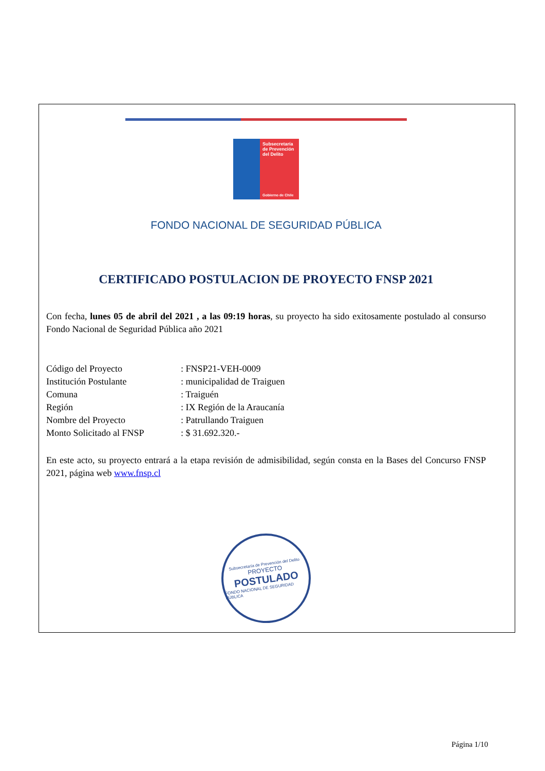Subsecretaría de Prevención del Delito
Gobierno de Chile
FONDO NACIONAL DE SEGURIDAD PÚBLICA
CERTIFICADO POSTULACION DE PROYECTO FNSP 2021
Con fecha, lunes 05 de abril del 2021 , a las 09:19 horas, su proyecto ha sido exitosamente postulado al consurso Fondo Nacional de Seguridad Pública año 2021
| Código del Proyecto | : FNSP21-VEH-0009 |
| Institución Postulante | : municipalidad de Traiguen |
| Comuna | : Traiguén |
| Región | : IX Región de la Araucanía |
| Nombre del Proyecto | : Patrullando Traiguen |
| Monto Solicitado al FNSP | : $ 31.692.320.- |
En este acto, su proyecto entrará a la etapa revisión de admisibilidad, según consta en la Bases del Concurso FNSP 2021, página web www.fnsp.cl
Subsecretaría de Prevención del Delito
PROYECTO
POSTULADO
FONDO NACIONAL DE SEGURIDAD PÚBLICA
Página 1/10